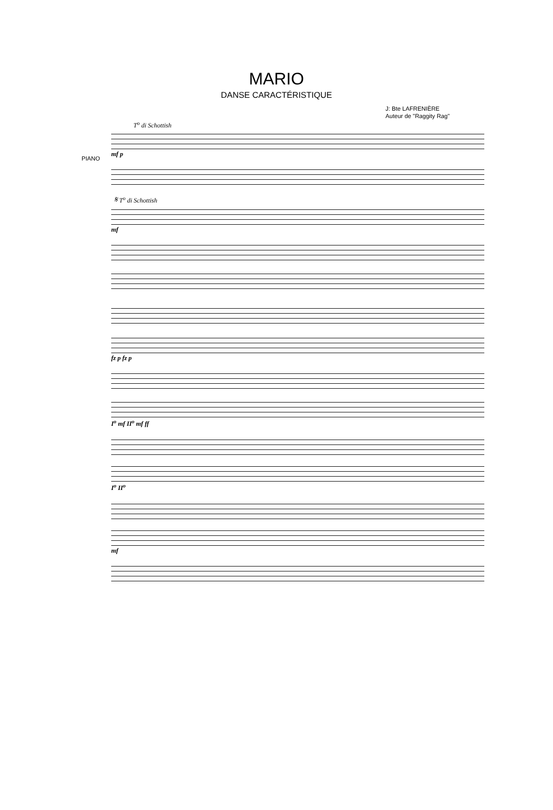MARIO
DANSE CARACTÉRISTIQUE
J: Bte LAFRENIÈRE
Auteur de "Raggity Rag"
T<sup>o</sup> di Schottish
PIANO
mf p
𝄋 T<sup>o</sup> di Schottish
mf
fz p fz p
I<sup>o</sup> mf II<sup>o</sup> mf ff
I<sup>o</sup> II<sup>o</sup>
mf